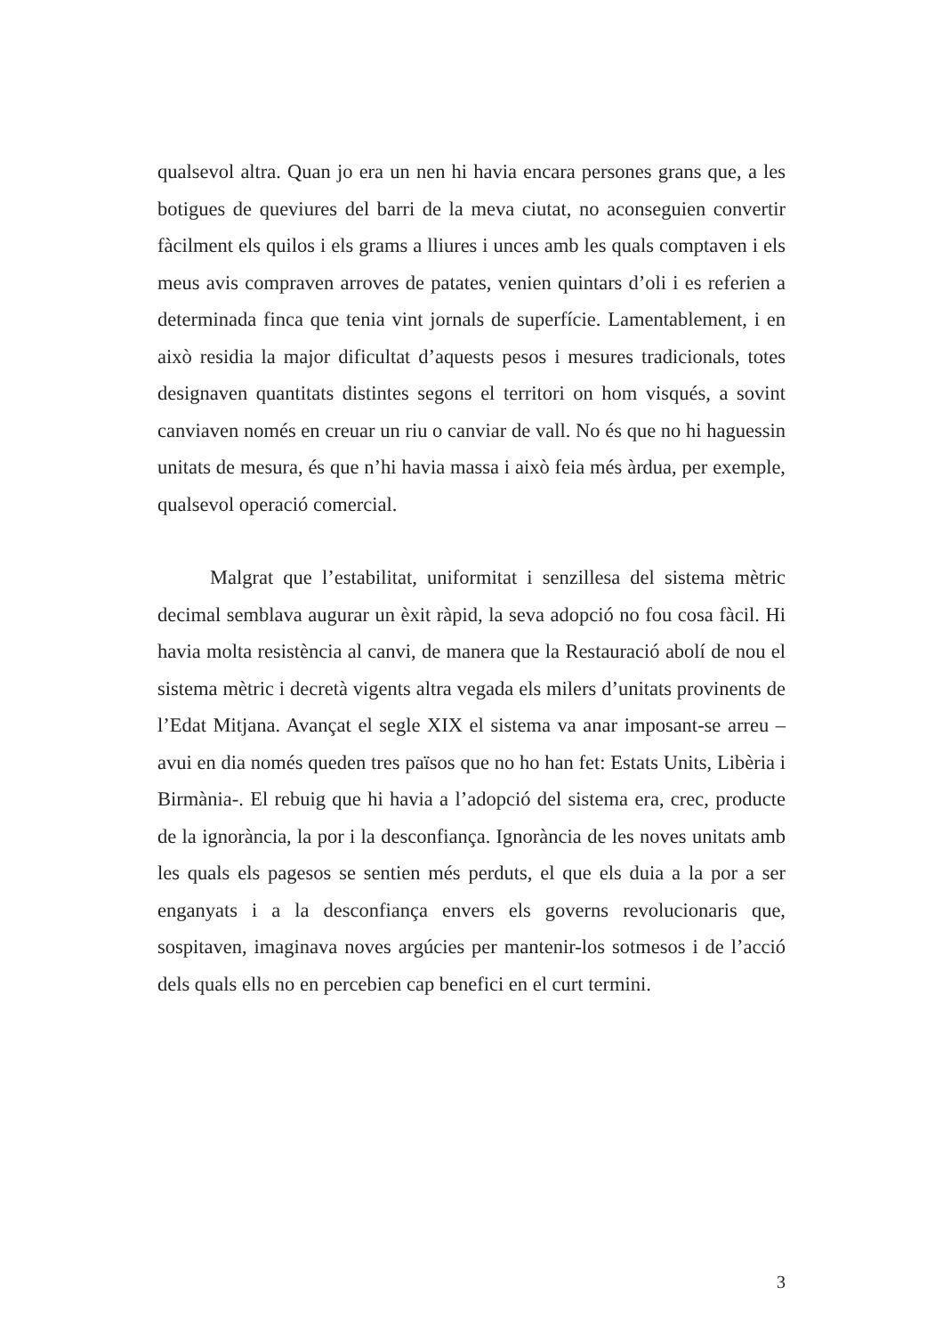qualsevol altra. Quan jo era un nen hi havia encara persones grans que, a les botigues de queviures del barri de la meva ciutat, no aconseguien convertir fàcilment els quilos i els grams a lliures i unces amb les quals comptaven i els meus avis compraven arroves de patates, venien quintars d’oli i es referien a determinada finca que tenia vint jornals de superfície. Lamentablement, i en això residia la major dificultat d’aquests pesos i mesures tradicionals, totes designaven quantitats distintes segons el territori on hom visqués, a sovint canviaven només en creuar un riu o canviar de vall. No és que no hi haguessin unitats de mesura, és que n’hi havia massa i això feia més àrdua, per exemple, qualsevol operació comercial.
Malgrat que l’estabilitat, uniformitat i senzillesa del sistema mètric decimal semblava augurar un èxit ràpid, la seva adopció no fou cosa fàcil. Hi havia molta resistència al canvi, de manera que la Restauració abolí de nou el sistema mètric i decretà vigents altra vegada els milers d’unitats provinents de l’Edat Mitjana. Avançat el segle XIX el sistema va anar imposant-se arreu –avui en dia només queden tres països que no ho han fet: Estats Units, Libèria i Birmània-. El rebuig que hi havia a l’adopció del sistema era, crec, producte de la ignorància, la por i la desconfiança. Ignorància de les noves unitats amb les quals els pagesos se sentien més perduts, el que els duia a la por a ser enganyats i a la desconfiança envers els governs revolucionaris que, sospitaven, imaginava noves argúcies per mantenir-los sotmesos i de l’acció dels quals ells no en percebien cap benefici en el curt termini.
3